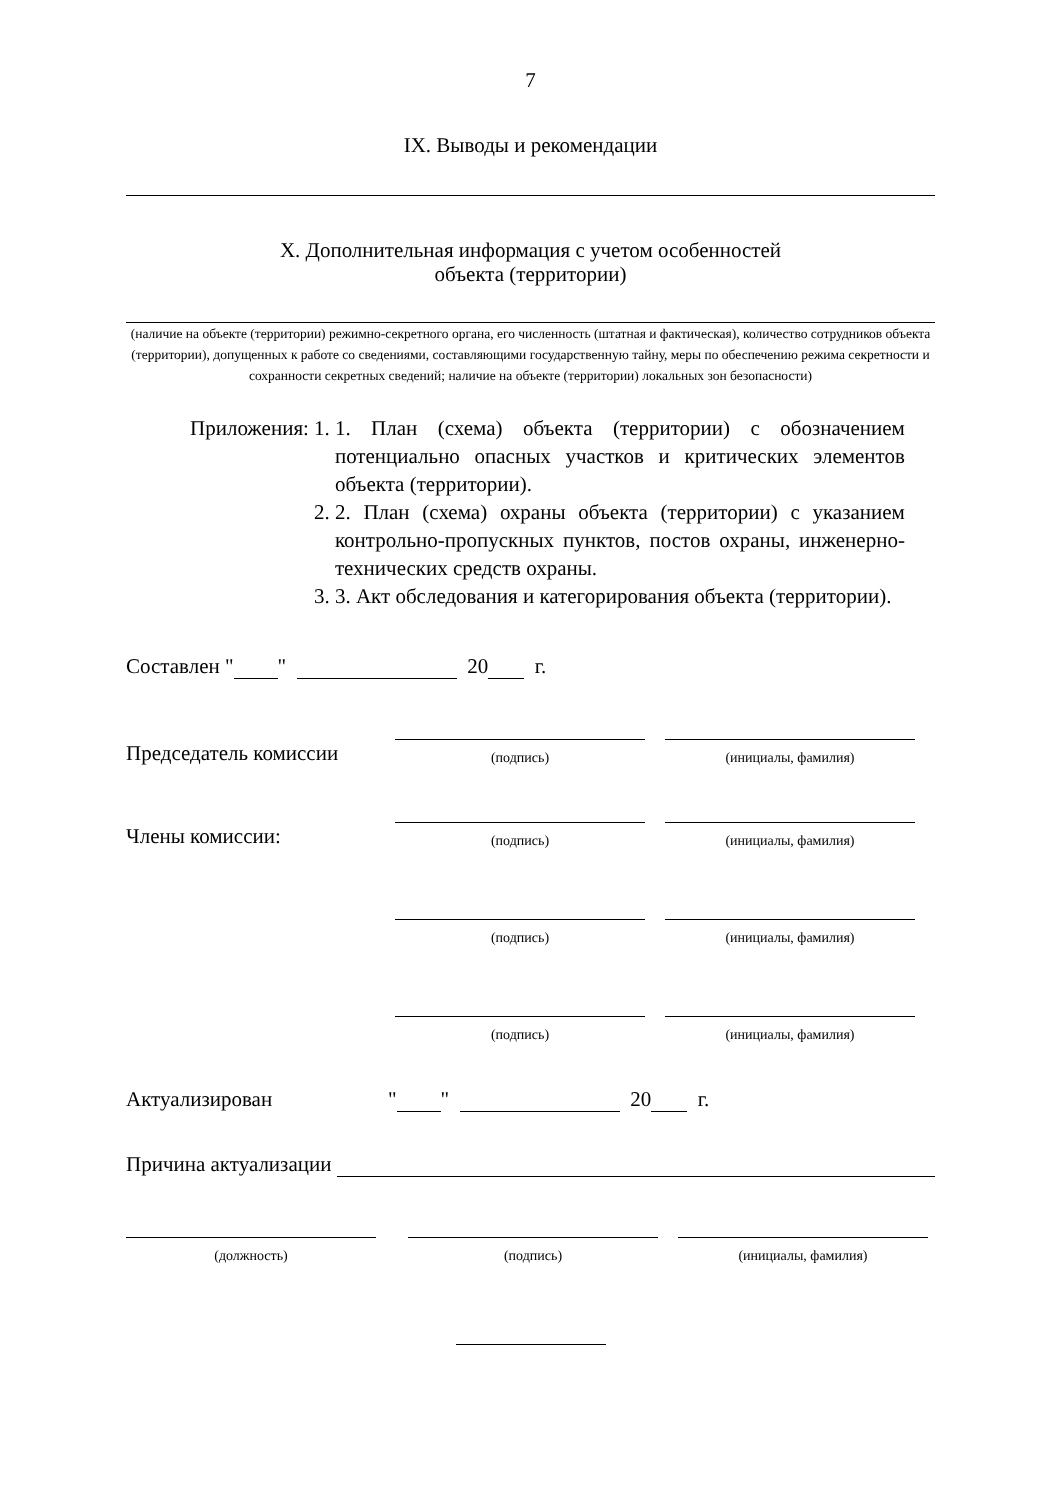7
IX. Выводы и рекомендации
X. Дополнительная информация с учетом особенностей
объекта (территории)
(наличие на объекте (территории) режимно-секретного органа, его численность (штатная и фактическая), количество сотрудников объекта (территории), допущенных к работе со сведениями, составляющими государственную тайну, меры по обеспечению режима секретности и сохранности секретных сведений; наличие на объекте (территории) локальных зон безопасности)
Приложения: 1. 1. План (схема) объекта (территории) с обозначением потенциально опасных участков и критических элементов объекта (территории).
2. 2. План (схема) охраны объекта (территории) с указанием контрольно-пропускных пунктов, постов охраны, инженерно-технических средств охраны.
3. 3. Акт обследования и категорирования объекта (территории).
Составлен " " 20 г.
Председатель комиссии
(подпись)
(инициалы, фамилия)
Члены комиссии:
(подпись)
(инициалы, фамилия)
(подпись)
(инициалы, фамилия)
(подпись)
(инициалы, фамилия)
Актуализирован " " 20 г.
Причина актуализации
(должность)
(подпись)
(инициалы, фамилия)